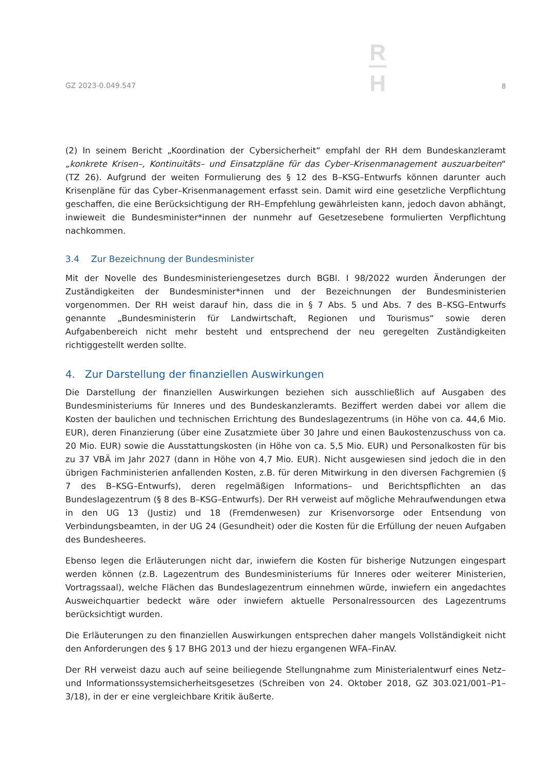GZ 2023-0.049.547
R
H
8
(2) In seinem Bericht „Koordination der Cybersicherheit“ empfahl der RH dem Bundeskanzleramt „konkrete Krisen–, Kontinuitäts– und Einsatzpläne für das Cyber–Krisenmanagement auszuarbeiten“ (TZ 26). Aufgrund der weiten Formulierung des § 12 des B–KSG–Entwurfs können darunter auch Krisenpläne für das Cyber–Krisenmanagement erfasst sein. Damit wird eine gesetzliche Verpflichtung geschaffen, die eine Berücksichtigung der RH–Empfehlung gewährleisten kann, jedoch davon abhängt, inwieweit die Bundesminister*innen der nunmehr auf Gesetzesebene formulierten Verpflichtung nachkommen.
3.4 Zur Bezeichnung der Bundesminister
Mit der Novelle des Bundesministeriengesetzes durch BGBl. I 98/2022 wurden Änderungen der Zuständigkeiten der Bundesminister*innen und der Bezeichnungen der Bundesministerien vorgenommen. Der RH weist darauf hin, dass die in § 7 Abs. 5 und Abs. 7 des B–KSG–Entwurfs genannte „Bundesministerin für Landwirtschaft, Regionen und Tourismus“ sowie deren Aufgabenbereich nicht mehr besteht und entsprechend der neu geregelten Zuständigkeiten richtiggestellt werden sollte.
4. Zur Darstellung der finanziellen Auswirkungen
Die Darstellung der finanziellen Auswirkungen beziehen sich ausschließlich auf Ausgaben des Bundesministeriums für Inneres und des Bundeskanzleramts. Beziffert werden dabei vor allem die Kosten der baulichen und technischen Errichtung des Bundeslagezentrums (in Höhe von ca. 44,6 Mio. EUR), deren Finanzierung (über eine Zusatzmiete über 30 Jahre und einen Baukostenzuschuss von ca. 20 Mio. EUR) sowie die Ausstattungskosten (in Höhe von ca. 5,5 Mio. EUR) und Personalkosten für bis zu 37 VBÄ im Jahr 2027 (dann in Höhe von 4,7 Mio. EUR). Nicht ausgewiesen sind jedoch die in den übrigen Fachministerien anfallenden Kosten, z.B. für deren Mitwirkung in den diversen Fachgremien (§ 7 des B–KSG–Entwurfs), deren regelmäßigen Informations– und Berichtspflichten an das Bundeslagezentrum (§ 8 des B–KSG–Entwurfs). Der RH verweist auf mögliche Mehraufwendungen etwa in den UG 13 (Justiz) und 18 (Fremdenwesen) zur Krisenvorsorge oder Entsendung von Verbindungsbeamten, in der UG 24 (Gesundheit) oder die Kosten für die Erfüllung der neuen Aufgaben des Bundesheeres.
Ebenso legen die Erläuterungen nicht dar, inwiefern die Kosten für bisherige Nutzungen eingespart werden können (z.B. Lagezentrum des Bundesministeriums für Inneres oder weiterer Ministerien, Vortragssaal), welche Flächen das Bundeslagezentrum einnehmen würde, inwiefern ein angedachtes Ausweichquartier bedeckt wäre oder inwiefern aktuelle Personalressourcen des Lagezentrums berücksichtigt wurden.
Die Erläuterungen zu den finanziellen Auswirkungen entsprechen daher mangels Vollständigkeit nicht den Anforderungen des § 17 BHG 2013 und der hiezu ergangenen WFA–FinAV.
Der RH verweist dazu auch auf seine beiliegende Stellungnahme zum Ministerialentwurf eines Netz– und Informationssystemsicherheitsgesetzes (Schreiben von 24. Oktober 2018, GZ 303.021/001–P1–3/18), in der er eine vergleichbare Kritik äußerte.